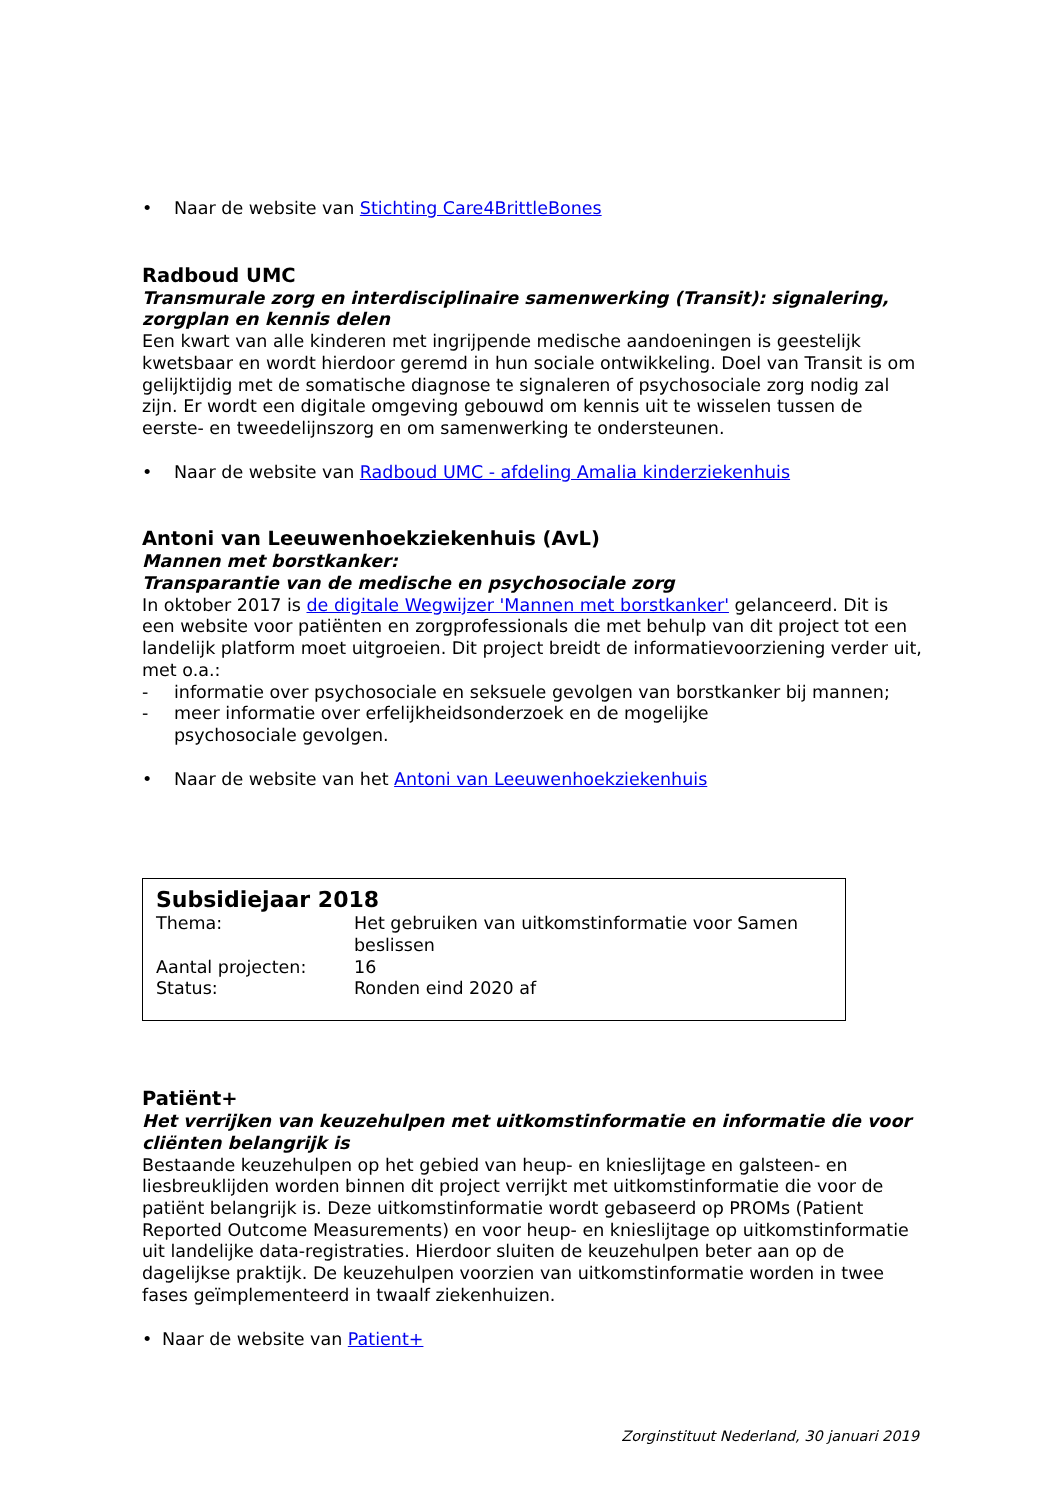• Naar de website van Stichting Care4BrittleBones
Radboud UMC
Transmurale zorg en interdisciplinaire samenwerking (Transit): signalering, zorgplan en kennis delen
Een kwart van alle kinderen met ingrijpende medische aandoeningen is geestelijk kwetsbaar en wordt hierdoor geremd in hun sociale ontwikkeling. Doel van Transit is om gelijktijdig met de somatische diagnose te signaleren of psychosociale zorg nodig zal zijn. Er wordt een digitale omgeving gebouwd om kennis uit te wisselen tussen de eerste- en tweedelijnszorg en om samenwerking te ondersteunen.
• Naar de website van Radboud UMC - afdeling Amalia kinderziekenhuis
Antoni van Leeuwenhoekziekenhuis (AvL)
Mannen met borstkanker:
Transparantie van de medische en psychosociale zorg
In oktober 2017 is de digitale Wegwijzer 'Mannen met borstkanker' gelanceerd. Dit is een website voor patiënten en zorgprofessionals die met behulp van dit project tot een landelijk platform moet uitgroeien. Dit project breidt de informatievoorziening verder uit, met o.a.:
- informatie over psychosociale en seksuele gevolgen van borstkanker bij mannen;
- meer informatie over erfelijkheidsonderzoek en de mogelijke
psychosociale gevolgen.
• Naar de website van het Antoni van Leeuwenhoekziekenhuis
Subsidiejaar 2018
| Thema: | Het gebruiken van uitkomstinformatie voor Samen beslissen |
| Aantal projecten: | 16 |
| Status: | Ronden eind 2020 af |
Patiënt+
Het verrijken van keuzehulpen met uitkomstinformatie en informatie die voor cliënten belangrijk is
Bestaande keuzehulpen op het gebied van heup- en knieslijtage en galsteen- en liesbreuklijden worden binnen dit project verrijkt met uitkomstinformatie die voor de patiënt belangrijk is. Deze uitkomstinformatie wordt gebaseerd op PROMs (Patient Reported Outcome Measurements) en voor heup- en knieslijtage op uitkomstinformatie uit landelijke data-registraties. Hierdoor sluiten de keuzehulpen beter aan op de dagelijkse praktijk. De keuzehulpen voorzien van uitkomstinformatie worden in twee fases geïmplementeerd in twaalf ziekenhuizen.
• Naar de website van Patient+
Zorginstituut Nederland, 30 januari 2019